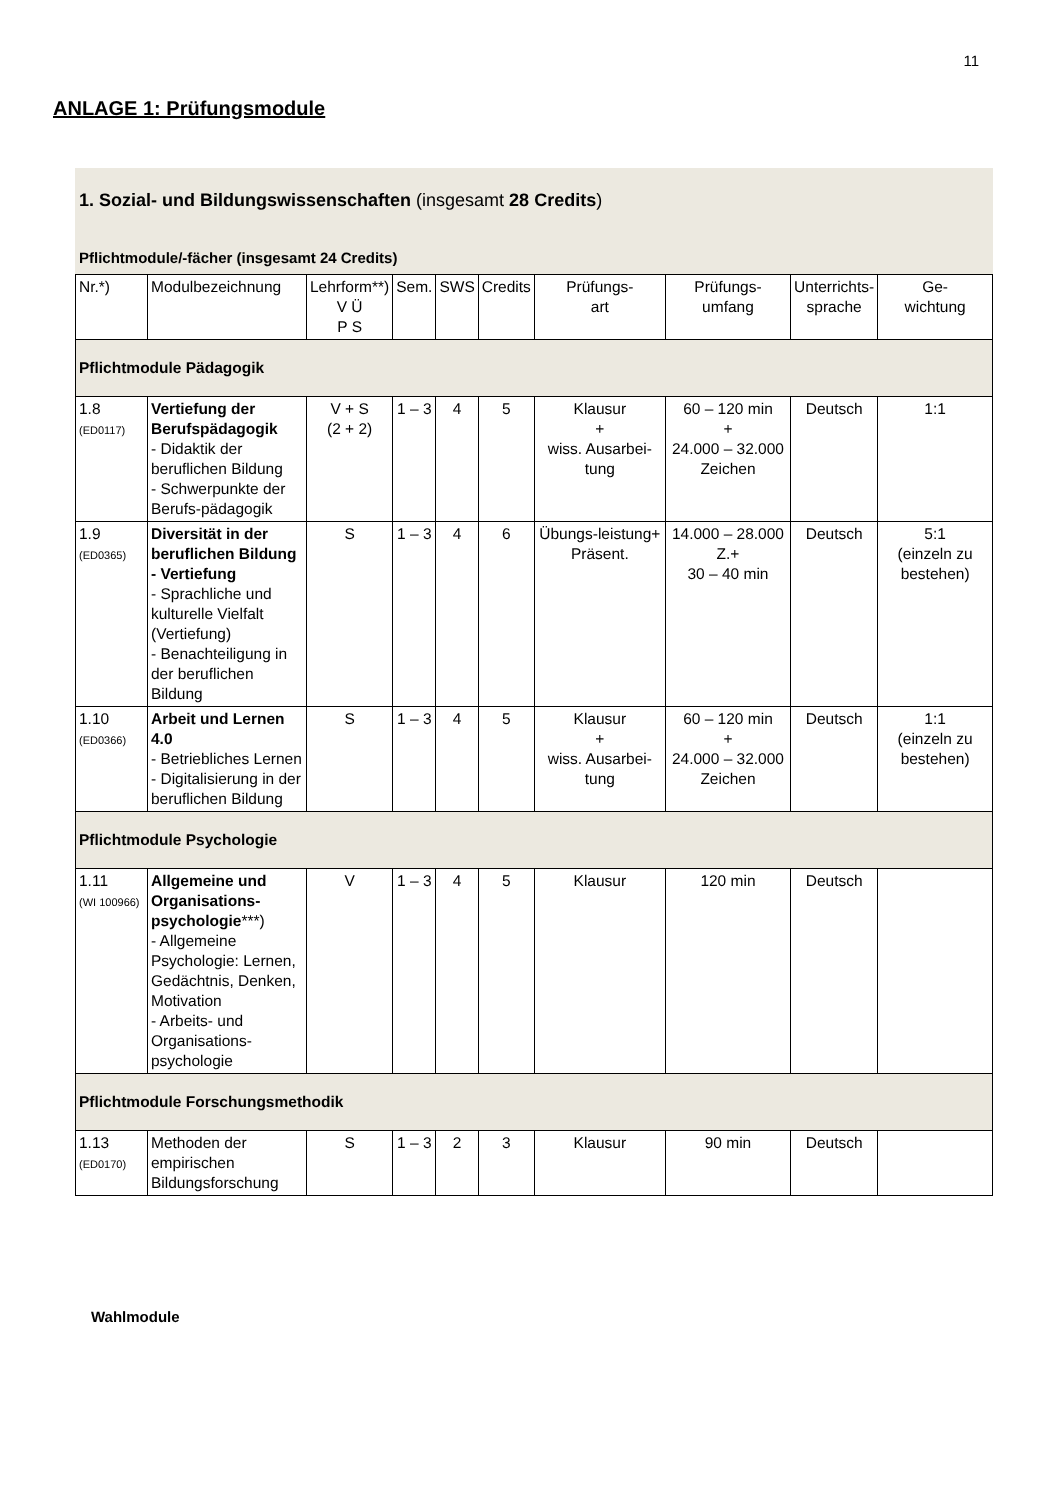11
ANLAGE 1: Prüfungsmodule
1. Sozial- und Bildungswissenschaften (insgesamt 28 Credits)
Pflichtmodule/-fächer (insgesamt 24 Credits)
| Nr.*) | Modulbezeichnung | Lehrform**) V Ü P S | Sem. | SWS | Credits | Prüfungs- art | Prüfungs- umfang | Unterrichts- sprache | Ge- wichtung |
| --- | --- | --- | --- | --- | --- | --- | --- | --- | --- |
| Pflichtmodule Pädagogik | | | | | | | | | |
| 1.8 (ED0117) | Vertiefung der Berufspädagogik - Didaktik der beruflichen Bildung - Schwerpunkte der Berufs-pädagogik | V + S (2 + 2) | 1 – 3 | 4 | 5 | Klausur + wiss. Ausarbei-tung | 60 – 120 min + 24.000 – 32.000 Zeichen | Deutsch | 1:1 |
| 1.9 (ED0365) | Diversität in der beruflichen Bildung - Vertiefung - Sprachliche und kulturelle Vielfalt (Vertiefung) - Benachteiligung in der beruflichen Bildung | S | 1 – 3 | 4 | 6 | Übungs-leistung+ Präsent. | 14.000 – 28.000 Z.+ 30 – 40 min | Deutsch | 5:1 (einzeln zu bestehen) |
| 1.10 (ED0366) | Arbeit und Lernen 4.0 - Betriebliches Lernen - Digitalisierung in der beruflichen Bildung | S | 1 – 3 | 4 | 5 | Klausur + wiss. Ausarbei-tung | 60 – 120 min + 24.000 – 32.000 Zeichen | Deutsch | 1:1 (einzeln zu bestehen) |
| Pflichtmodule Psychologie | | | | | | | | | |
| 1.11 (WI 100966) | Allgemeine und Organisations-psychologie ***) - Allgemeine Psychologie: Lernen, Gedächtnis, Denken, Motivation - Arbeits- und Organisations-psychologie | V | 1 – 3 | 4 | 5 | Klausur | 120 min | Deutsch | |
| Pflichtmodule Forschungsmethodik | | | | | | | | | |
| 1.13 (ED0170) | Methoden der empirischen Bildungsforschung | S | 1 – 3 | 2 | 3 | Klausur | 90 min | Deutsch | |
Wahlmodule